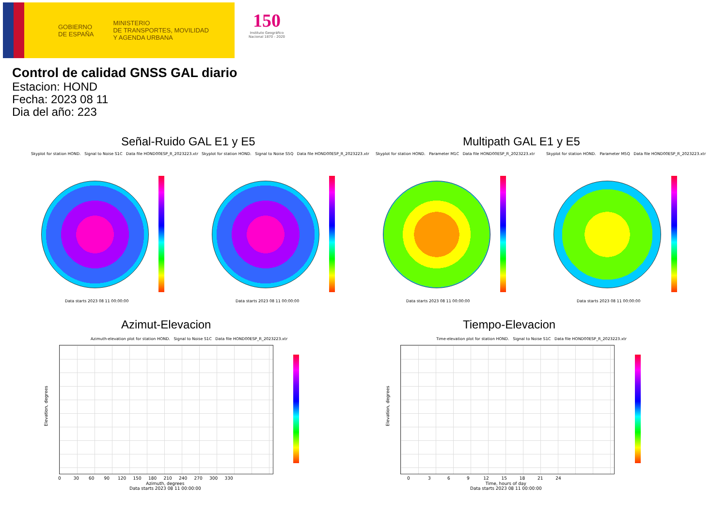GOBIERNO
DE ESPAÑA
MINISTERIO
DE TRANSPORTES, MOVILIDAD
Y AGENDA URBANA
150
Instituto Geográfico Nacional 1870 - 2020
Control de calidad GNSS GAL diario
Estacion: HOND
Fecha: 2023 08 11
Dia del año: 223
Señal-Ruido GAL E1 y E5 Multipath GAL E1 y E5
Skyplot for station HOND. Signal to Noise S1C Data file HOND00ESP_R_2023223.xtr
Skyplot for station HOND. Signal to Noise S5Q Data file HOND00ESP_R_2023223.xtr
Skyplot for station HOND. Parameter M1C Data file HOND00ESP_R_2023223.xtr
Skyplot for station HOND. Parameter M5Q Data file HOND00ESP_R_2023223.xtr
Data starts 2023 08 11 00:00:00
Data starts 2023 08 11 00:00:00
Data starts 2023 08 11 00:00:00
Data starts 2023 08 11 00:00:00
Azimut-Elevacion Tiempo-Elevacion
Azimuth-elevation plot for station HOND. Signal to Noise S1C Data file HOND00ESP_R_2023223.xtr
Time-elevation plot for station HOND. Signal to Noise S1C Data file HOND00ESP_R_2023223.xtr
0 30 60 90 120 150 180 210 240 270 300 330
Azimuth, degrees
Data starts 2023 08 11 00:00:00
Elevation, degrees
0 3 6 9 12 15 18 21 24
Time, hours of day
Data starts 2023 08 11 00:00:00
Elevation, degrees